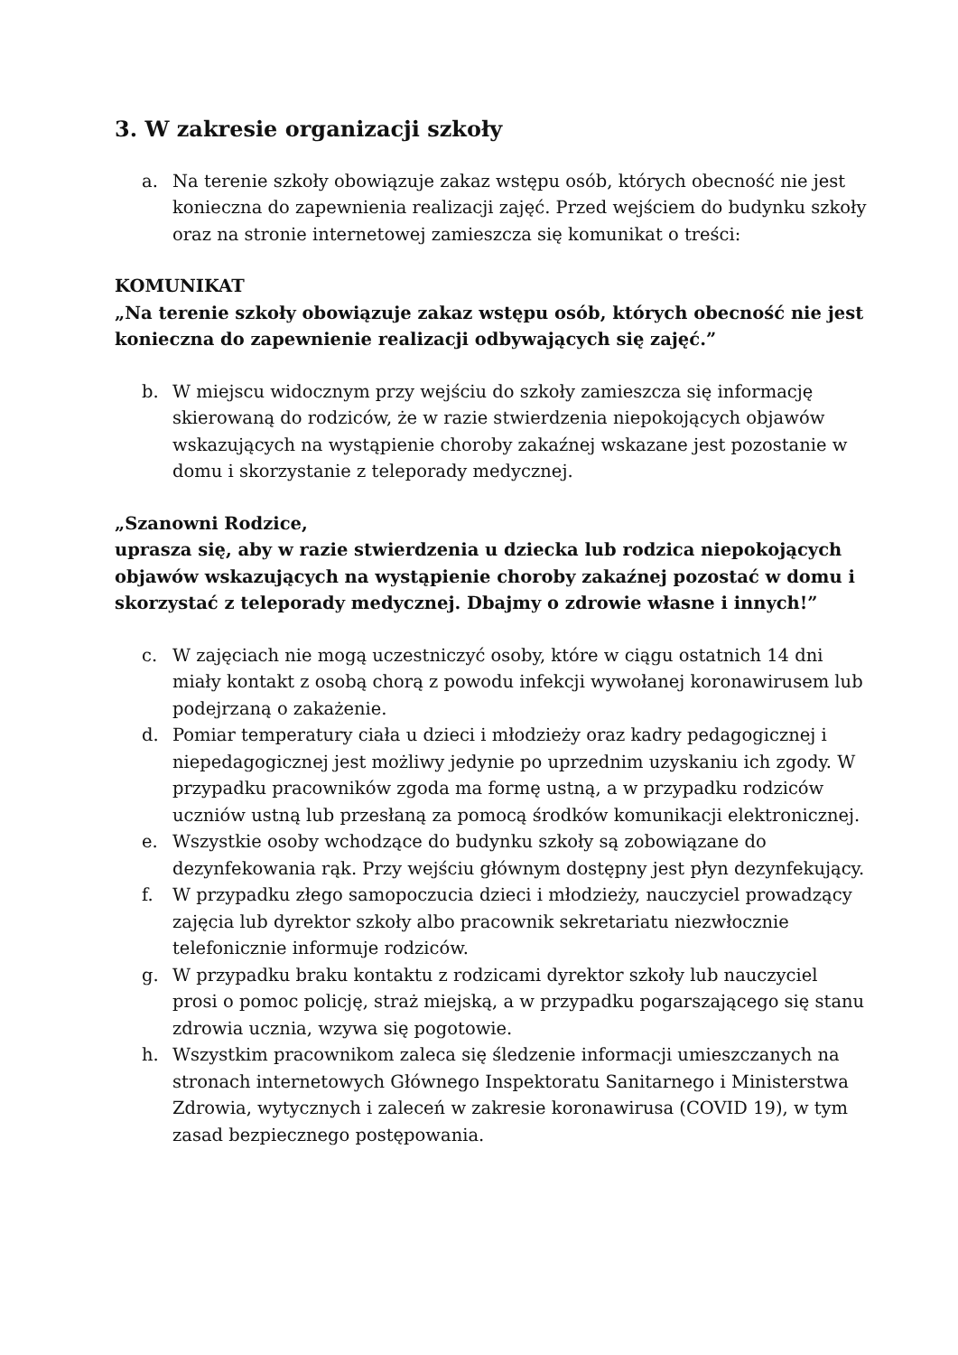3. W zakresie organizacji szkoły
a. Na terenie szkoły obowiązuje zakaz wstępu osób, których obecność nie jest konieczna do zapewnienia realizacji zajęć. Przed wejściem do budynku szkoły oraz na stronie internetowej zamieszcza się komunikat o treści:
KOMUNIKAT
„Na terenie szkoły obowiązuje zakaz wstępu osób, których obecność nie jest konieczna do zapewnienie realizacji odbywających się zajęć.”
b. W miejscu widocznym przy wejściu do szkoły zamieszcza się informację skierowaną do rodziców, że w razie stwierdzenia niepokojących objawów wskazujących na wystąpienie choroby zakaźnej wskazane jest pozostanie w domu i skorzystanie z teleporady medycznej.
„Szanowni Rodzice,
uprasza się, aby w razie stwierdzenia u dziecka lub rodzica niepokojących objawów wskazujących na wystąpienie choroby zakaźnej pozostać w domu i skorzystać z teleporady medycznej. Dbajmy o zdrowie własne i innych!”
c. W zajęciach nie mogą uczestniczyć osoby, które w ciągu ostatnich 14 dni miały kontakt z osobą chorą z powodu infekcji wywołanej koronawirusem lub podejrzaną o zakażenie.
d. Pomiar temperatury ciała u dzieci i młodzieży oraz kadry pedagogicznej i niepedagogicznej jest możliwy jedynie po uprzednim uzyskaniu ich zgody. W przypadku pracowników zgoda ma formę ustną, a w przypadku rodziców uczniów ustną lub przesłaną za pomocą środków komunikacji elektronicznej.
e. Wszystkie osoby wchodzące do budynku szkoły są zobowiązane do dezynfekowania rąk. Przy wejściu głównym dostępny jest płyn dezynfekujący.
f. W przypadku złego samopoczucia dzieci i młodzieży, nauczyciel prowadzący zajęcia lub dyrektor szkoły albo pracownik sekretariatu niezwłocznie telefonicznie informuje rodziców.
g. W przypadku braku kontaktu z rodzicami dyrektor szkoły lub nauczyciel prosi o pomoc policję, straż miejską, a w przypadku pogarszającego się stanu zdrowia ucznia, wzywa się pogotowie.
h. Wszystkim pracownikom zaleca się śledzenie informacji umieszczanych na stronach internetowych Głównego Inspektoratu Sanitarnego i Ministerstwa Zdrowia, wytycznych i zaleceń w zakresie koronawirusa (COVID 19), w tym zasad bezpiecznego postępowania.